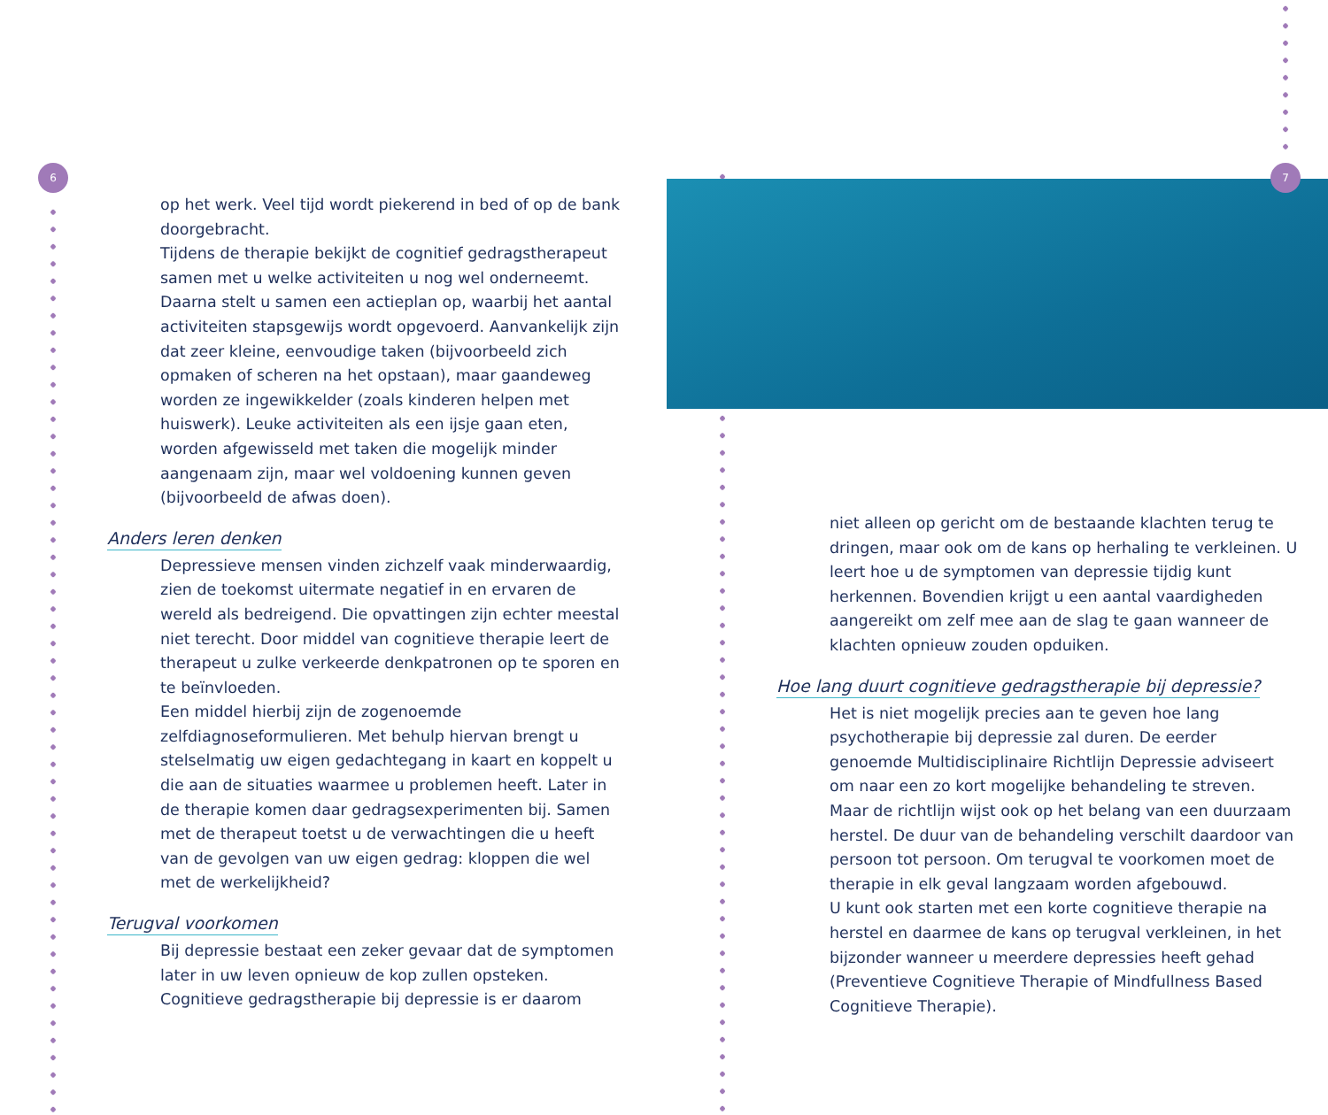6 7
op het werk. Veel tijd wordt piekerend in bed of op de bank doorgebracht.
Tijdens de therapie bekijkt de cognitief gedragstherapeut samen met u welke activiteiten u nog wel onderneemt. Daarna stelt u samen een actieplan op, waarbij het aantal activiteiten stapsgewijs wordt opgevoerd. Aanvankelijk zijn dat zeer kleine, eenvoudige taken (bijvoorbeeld zich opmaken of scheren na het opstaan), maar gaandeweg worden ze ingewikkelder (zoals kinderen helpen met huiswerk). Leuke activiteiten als een ijsje gaan eten, worden afgewisseld met taken die mogelijk minder aangenaam zijn, maar wel voldoening kunnen geven (bijvoorbeeld de afwas doen).
Anders leren denken
Depressieve mensen vinden zichzelf vaak minderwaardig, zien de toekomst uitermate negatief in en ervaren de wereld als bedreigend. Die opvattingen zijn echter meestal niet terecht. Door middel van cognitieve therapie leert de therapeut u zulke verkeerde denkpatronen op te sporen en te beïnvloeden.
Een middel hierbij zijn de zogenoemde zelfdiagnoseformulieren. Met behulp hiervan brengt u stelselmatig uw eigen gedachtegang in kaart en koppelt u die aan de situaties waarmee u problemen heeft. Later in de therapie komen daar gedragsexperimenten bij. Samen met de therapeut toetst u de verwachtingen die u heeft van de gevolgen van uw eigen gedrag: kloppen die wel met de werkelijkheid?
Terugval voorkomen
Bij depressie bestaat een zeker gevaar dat de symptomen later in uw leven opnieuw de kop zullen opsteken. Cognitieve gedragstherapie bij depressie is er daarom
niet alleen op gericht om de bestaande klachten terug te dringen, maar ook om de kans op herhaling te verkleinen. U leert hoe u de symptomen van depressie tijdig kunt herkennen. Bovendien krijgt u een aantal vaardigheden aangereikt om zelf mee aan de slag te gaan wanneer de klachten opnieuw zouden opduiken.
Hoe lang duurt cognitieve gedragstherapie bij depressie?
Het is niet mogelijk precies aan te geven hoe lang psychotherapie bij depressie zal duren. De eerder genoemde Multidisciplinaire Richtlijn Depressie adviseert om naar een zo kort mogelijke behandeling te streven. Maar de richtlijn wijst ook op het belang van een duurzaam herstel. De duur van de behandeling verschilt daardoor van persoon tot persoon. Om terugval te voorkomen moet de therapie in elk geval langzaam worden afgebouwd.
U kunt ook starten met een korte cognitieve therapie na herstel en daarmee de kans op terugval verkleinen, in het bijzonder wanneer u meerdere depressies heeft gehad (Preventieve Cognitieve Therapie of Mindfullness Based Cognitieve Therapie).